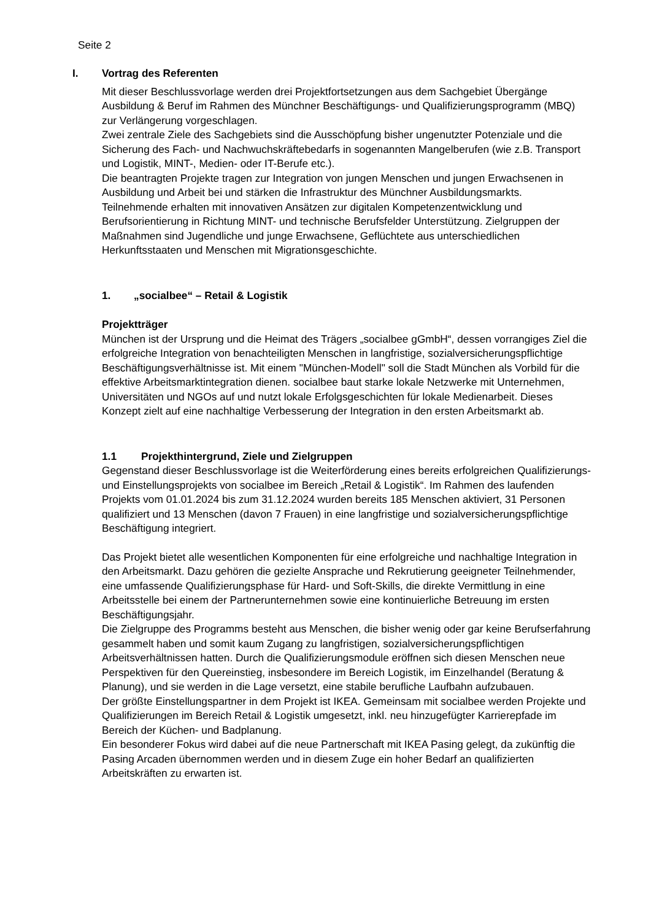Seite 2
I. Vortrag des Referenten
Mit dieser Beschlussvorlage werden drei Projektfortsetzungen aus dem Sachgebiet Übergänge Ausbildung & Beruf im Rahmen des Münchner Beschäftigungs- und Qualifizierungsprogramm (MBQ) zur Verlängerung vorgeschlagen.
Zwei zentrale Ziele des Sachgebiets sind die Ausschöpfung bisher ungenutzter Potenziale und die Sicherung des Fach- und Nachwuchskräftebedarfs in sogenannten Mangelberufen (wie z.B. Transport und Logistik, MINT-, Medien- oder IT-Berufe etc.).
Die beantragten Projekte tragen zur Integration von jungen Menschen und jungen Erwachsenen in Ausbildung und Arbeit bei und stärken die Infrastruktur des Münchner Ausbildungsmarkts.
Teilnehmende erhalten mit innovativen Ansätzen zur digitalen Kompetenzentwicklung und Berufsorientierung in Richtung MINT- und technische Berufsfelder Unterstützung. Zielgruppen der Maßnahmen sind Jugendliche und junge Erwachsene, Geflüchtete aus unterschiedlichen Herkunftsstaaten und Menschen mit Migrationsgeschichte.
1. „socialbee“ – Retail & Logistik
Projektträger
München ist der Ursprung und die Heimat des Trägers „socialbee gGmbH“, dessen vorrangiges Ziel die erfolgreiche Integration von benachteiligten Menschen in langfristige, sozialversicherungspflichtige Beschäftigungsverhältnisse ist. Mit einem "München-Modell" soll die Stadt München als Vorbild für die effektive Arbeitsmarktintegration dienen. socialbee baut starke lokale Netzwerke mit Unternehmen, Universitäten und NGOs auf und nutzt lokale Erfolgsgeschichten für lokale Medienarbeit. Dieses Konzept zielt auf eine nachhaltige Verbesserung der Integration in den ersten Arbeitsmarkt ab.
1.1 Projekthintergrund, Ziele und Zielgruppen
Gegenstand dieser Beschlussvorlage ist die Weiterförderung eines bereits erfolgreichen Qualifizierungs- und Einstellungsprojekts von socialbee im Bereich „Retail & Logistik“. Im Rahmen des laufenden Projekts vom 01.01.2024 bis zum 31.12.2024 wurden bereits 185 Menschen aktiviert, 31 Personen qualifiziert und 13 Menschen (davon 7 Frauen) in eine langfristige und sozialversicherungspflichtige Beschäftigung integriert.
Das Projekt bietet alle wesentlichen Komponenten für eine erfolgreiche und nachhaltige Integration in den Arbeitsmarkt. Dazu gehören die gezielte Ansprache und Rekrutierung geeigneter Teilnehmender, eine umfassende Qualifizierungsphase für Hard- und Soft-Skills, die direkte Vermittlung in eine Arbeitsstelle bei einem der Partnerunternehmen sowie eine kontinuierliche Betreuung im ersten Beschäftigungsjahr.
Die Zielgruppe des Programms besteht aus Menschen, die bisher wenig oder gar keine Berufserfahrung gesammelt haben und somit kaum Zugang zu langfristigen, sozialversicherungspflichtigen Arbeitsverhältnissen hatten. Durch die Qualifizierungsmodule eröffnen sich diesen Menschen neue Perspektiven für den Quereinstieg, insbesondere im Bereich Logistik, im Einzelhandel (Beratung & Planung), und sie werden in die Lage versetzt, eine stabile berufliche Laufbahn aufzubauen.
Der größte Einstellungspartner in dem Projekt ist IKEA. Gemeinsam mit socialbee werden Projekte und Qualifizierungen im Bereich Retail & Logistik umgesetzt, inkl. neu hinzugefügter Karrierepfade im Bereich der Küchen- und Badplanung.
Ein besonderer Fokus wird dabei auf die neue Partnerschaft mit IKEA Pasing gelegt, da zukünftig die Pasing Arcaden übernommen werden und in diesem Zuge ein hoher Bedarf an qualifizierten Arbeitskräften zu erwarten ist.